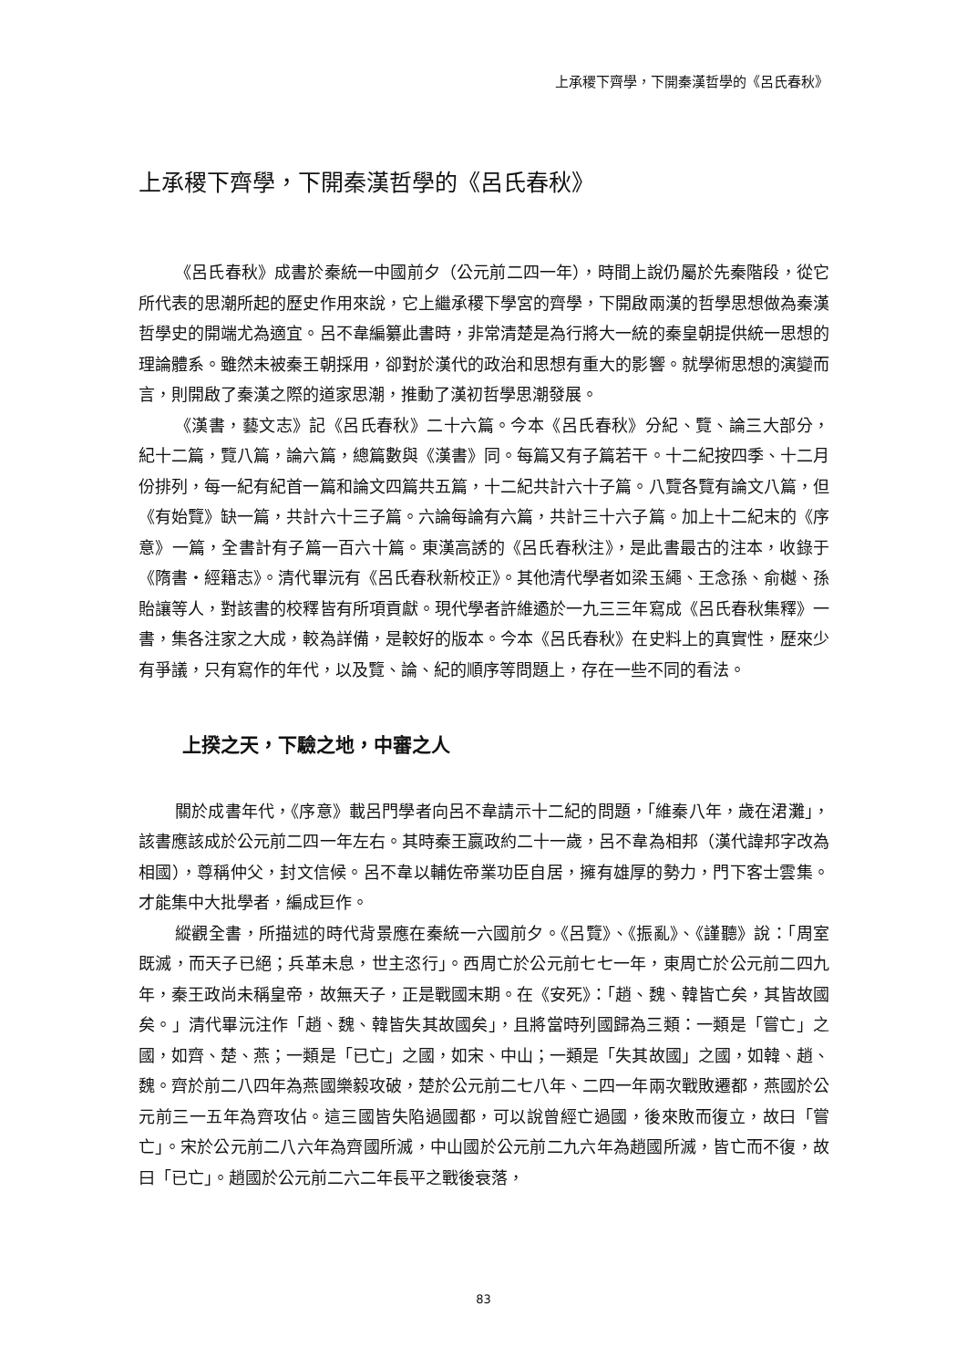上承稷下齊學，下開秦漢哲學的《呂氏春秋》
上承稷下齊學，下開秦漢哲學的《呂氏春秋》
《呂氏春秋》成書於秦統一中國前夕（公元前二四一年），時間上說仍屬於先秦階段，從它所代表的思潮所起的歷史作用來說，它上繼承稷下學宮的齊學，下開啟兩漢的哲學思想做為秦漢哲學史的開端尤為適宜。呂不韋編纂此書時，非常清楚是為行將大一統的秦皇朝提供統一思想的理論體系。雖然未被秦王朝採用，卻對於漢代的政治和思想有重大的影響。就學術思想的演變而言，則開啟了秦漢之際的道家思潮，推動了漢初哲學思潮發展。
《漢書，藝文志》記《呂氏春秋》二十六篇。今本《呂氏春秋》分紀、覽、論三大部分，紀十二篇，覽八篇，論六篇，總篇數與《漢書》同。每篇又有子篇若干。十二紀按四季、十二月份排列，每一紀有紀首一篇和論文四篇共五篇，十二紀共計六十子篇。八覽各覽有論文八篇，但《有始覽》缺一篇，共計六十三子篇。六論每論有六篇，共計三十六子篇。加上十二紀末的《序意》一篇，全書計有子篇一百六十篇。東漢高誘的《呂氏春秋注》，是此書最古的注本，收錄于《隋書・經籍志》。清代畢沅有《呂氏春秋新校正》。其他清代學者如梁玉繩、王念孫、俞樾、孫貽讓等人，對該書的校釋皆有所項貢獻。現代學者許維遹於一九三三年寫成《呂氏春秋集釋》一書，集各注家之大成，較為詳備，是較好的版本。今本《呂氏春秋》在史料上的真實性，歷來少有爭議，只有寫作的年代，以及覽、論、紀的順序等問題上，存在一些不同的看法。
上揆之天，下驗之地，中審之人
關於成書年代，《序意》載呂門學者向呂不韋請示十二紀的問題，「維秦八年，歲在涒灘」，該書應該成於公元前二四一年左右。其時秦王嬴政約二十一歲，呂不韋為相邦（漢代諱邦字改為相國），尊稱仲父，封文信候。呂不韋以輔佐帝業功臣自居，擁有雄厚的勢力，門下客士雲集。才能集中大批學者，編成巨作。
縱觀全書，所描述的時代背景應在秦統一六國前夕。《呂覽》、《振亂》、《謹聽》說：「周室既滅，而天子已絕；兵革未息，世主恣行」。西周亡於公元前七七一年，東周亡於公元前二四九年，秦王政尚未稱皇帝，故無天子，正是戰國末期。在《安死》：「趙、魏、韓皆亡矣，其皆故國矣。」清代畢沅注作「趙、魏、韓皆失其故國矣」，且將當時列國歸為三類：一類是「嘗亡」之國，如齊、楚、燕；一類是「已亡」之國，如宋、中山；一類是「失其故國」之國，如韓、趙、魏。齊於前二八四年為燕國樂毅攻破，楚於公元前二七八年、二四一年兩次戰敗遷都，燕國於公元前三一五年為齊攻佔。這三國皆失陷過國都，可以說曾經亡過國，後來敗而復立，故曰「嘗亡」。宋於公元前二八六年為齊國所滅，中山國於公元前二九六年為趙國所滅，皆亡而不復，故曰「已亡」。趙國於公元前二六二年長平之戰後衰落，
83